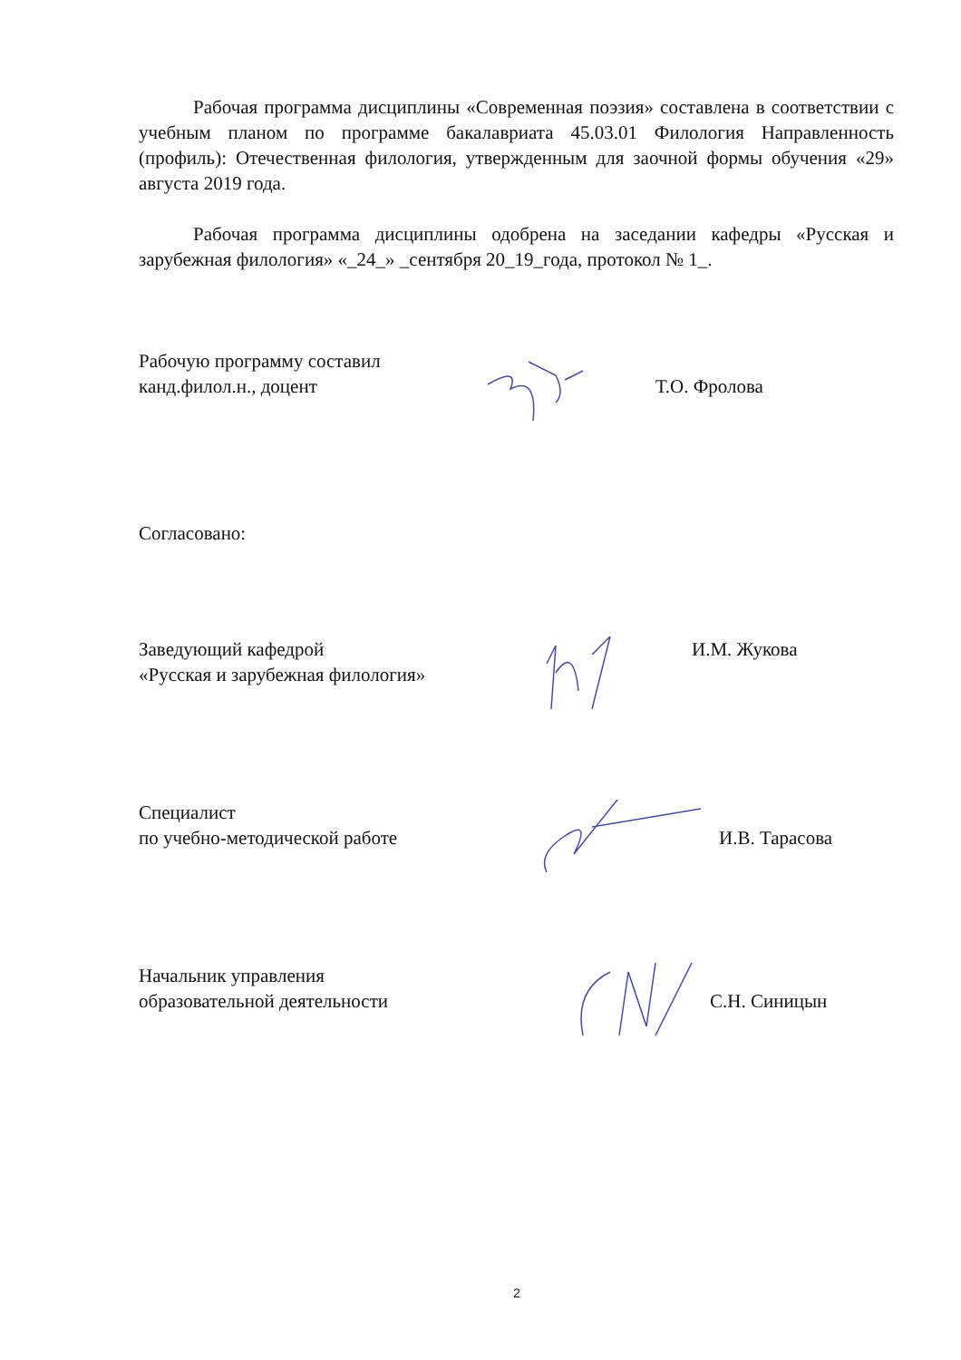Рабочая программа дисциплины «Современная поэзия» составлена в соответствии с учебным планом по программе бакалавриата 45.03.01 Филология Направленность (профиль): Отечественная филология, утвержденным для заочной формы обучения «29» августа 2019 года.
Рабочая программа дисциплины одобрена на заседании кафедры «Русская и зарубежная филология» «_24_» _сентября 20_19_года, протокол № 1_.
Рабочую программу составил
канд.филол.н., доцент
Т.О. Фролова
Согласовано:
Заведующий кафедрой
«Русская и зарубежная филология»
И.М. Жукова
Специалист
по учебно-методической работе
И.В. Тарасова
Начальник управления
образовательной деятельности
С.Н. Синицын
2